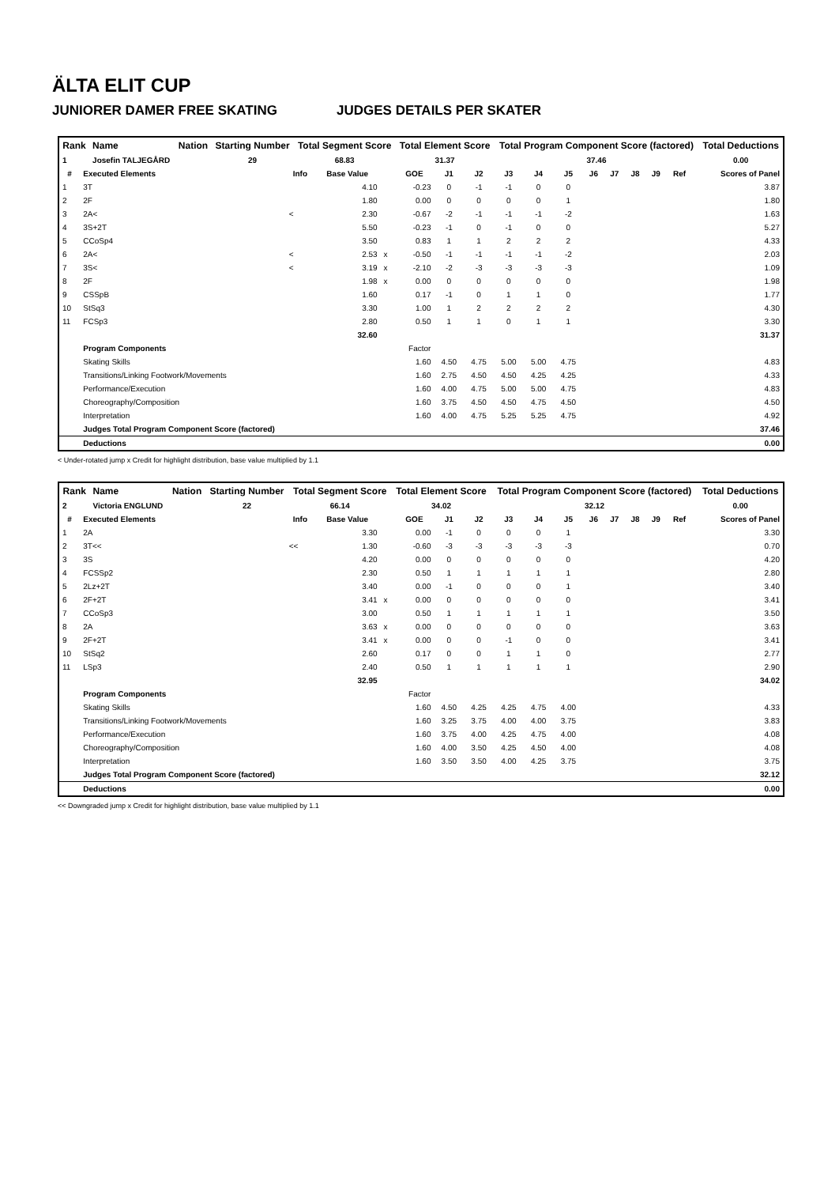ÄLTA ELIT CUP
JUNIORER DAMER FREE SKATING JUDGES DETAILS PER SKATER
| Rank | Name | Nation | Starting Number | Total Segment Score | Total Element Score | Total Program Component Score (factored) | Total Deductions |
| --- | --- | --- | --- | --- | --- | --- | --- |
| 1 | Josefin TALJEGÅRD | | 29 | 68.83 | 31.37 | 37.46 | 0.00 |
| # | Executed Elements | Info | Base Value | | GOE | J1 | J2 | J3 | J4 | J5 | J6 | J7 | J8 | J9 | Ref | Scores of Panel |
| --- | --- | --- | --- | --- | --- | --- | --- | --- | --- | --- | --- | --- | --- | --- | --- | --- |
| 1 | 3T | | 4.10 | | -0.23 | 0 | -1 | -1 | 0 | 0 | | | | | | 3.87 |
| 2 | 2F | | 1.80 | | 0.00 | 0 | 0 | 0 | 0 | 1 | | | | | | 1.80 |
| 3 | 2A< | < | 2.30 | | -0.67 | -2 | -1 | -1 | -1 | -2 | | | | | | 1.63 |
| 4 | 3S+2T | | 5.50 | | -0.23 | -1 | 0 | -1 | 0 | 0 | | | | | | 5.27 |
| 5 | CCoSp4 | | 3.50 | | 0.83 | 1 | 1 | 2 | 2 | 2 | | | | | | 4.33 |
| 6 | 2A< | < | 2.53 | x | -0.50 | -1 | -1 | -1 | -1 | -2 | | | | | | 2.03 |
| 7 | 3S< | < | 3.19 | x | -2.10 | -2 | -3 | -3 | -3 | -3 | | | | | | 1.09 |
| 8 | 2F | | 1.98 | x | 0.00 | 0 | 0 | 0 | 0 | 0 | | | | | | 1.98 |
| 9 | CSSpB | | 1.60 | | 0.17 | -1 | 0 | 1 | 1 | 0 | | | | | | 1.77 |
| 10 | StSq3 | | 3.30 | | 1.00 | 1 | 2 | 2 | 2 | 2 | | | | | | 4.30 |
| 11 | FCSp3 | | 2.80 | | 0.50 | 1 | 1 | 0 | 1 | 1 | | | | | | 3.30 |
| | | | 32.60 | | | | | | | | | | | | | 31.37 |
| | Program Components | | | | Factor | | | | | | | | | | | |
| | Skating Skills | | | | 1.60 | 4.50 | 4.75 | 5.00 | 5.00 | 4.75 | | | | | | 4.83 |
| | Transitions/Linking Footwork/Movements | | | | 1.60 | 2.75 | 4.50 | 4.50 | 4.25 | 4.25 | | | | | | 4.33 |
| | Performance/Execution | | | | 1.60 | 4.00 | 4.75 | 5.00 | 5.00 | 4.75 | | | | | | 4.83 |
| | Choreography/Composition | | | | 1.60 | 3.75 | 4.50 | 4.50 | 4.75 | 4.50 | | | | | | 4.50 |
| | Interpretation | | | | 1.60 | 4.00 | 4.75 | 5.25 | 5.25 | 4.75 | | | | | | 4.92 |
| | Judges Total Program Component Score (factored) | | | | | | | | | | | | | | | 37.46 |
| | Deductions | | | | | | | | | | | | | | | 0.00 |
< Under-rotated jump x Credit for highlight distribution, base value multiplied by 1.1
| Rank | Name | Nation | Starting Number | Total Segment Score | Total Element Score | Total Program Component Score (factored) | Total Deductions |
| --- | --- | --- | --- | --- | --- | --- | --- |
| 2 | Victoria ENGLUND | | 22 | 66.14 | 34.02 | 32.12 | 0.00 |
| # | Executed Elements | Info | Base Value | | GOE | J1 | J2 | J3 | J4 | J5 | J6 | J7 | J8 | J9 | Ref | Scores of Panel |
| --- | --- | --- | --- | --- | --- | --- | --- | --- | --- | --- | --- | --- | --- | --- | --- | --- |
| 1 | 2A | | 3.30 | | 0.00 | -1 | 0 | 0 | 0 | 1 | | | | | | 3.30 |
| 2 | 3T<< | << | 1.30 | | -0.60 | -3 | -3 | -3 | -3 | -3 | | | | | | 0.70 |
| 3 | 3S | | 4.20 | | 0.00 | 0 | 0 | 0 | 0 | 0 | | | | | | 4.20 |
| 4 | FCSSp2 | | 2.30 | | 0.50 | 1 | 1 | 1 | 1 | 1 | | | | | | 2.80 |
| 5 | 2Lz+2T | | 3.40 | | 0.00 | -1 | 0 | 0 | 0 | 1 | | | | | | 3.40 |
| 6 | 2F+2T | | 3.41 | x | 0.00 | 0 | 0 | 0 | 0 | 0 | | | | | | 3.41 |
| 7 | CCoSp3 | | 3.00 | | 0.50 | 1 | 1 | 1 | 1 | 1 | | | | | | 3.50 |
| 8 | 2A | | 3.63 | x | 0.00 | 0 | 0 | 0 | 0 | 0 | | | | | | 3.63 |
| 9 | 2F+2T | | 3.41 | x | 0.00 | 0 | 0 | -1 | 0 | 0 | | | | | | 3.41 |
| 10 | StSq2 | | 2.60 | | 0.17 | 0 | 0 | 1 | 1 | 0 | | | | | | 2.77 |
| 11 | LSp3 | | 2.40 | | 0.50 | 1 | 1 | 1 | 1 | 1 | | | | | | 2.90 |
| | | | 32.95 | | | | | | | | | | | | | 34.02 |
| | Program Components | | | | Factor | | | | | | | | | | | |
| | Skating Skills | | | | 1.60 | 4.50 | 4.25 | 4.25 | 4.75 | 4.00 | | | | | | 4.33 |
| | Transitions/Linking Footwork/Movements | | | | 1.60 | 3.25 | 3.75 | 4.00 | 4.00 | 3.75 | | | | | | 3.83 |
| | Performance/Execution | | | | 1.60 | 3.75 | 4.00 | 4.25 | 4.75 | 4.00 | | | | | | 4.08 |
| | Choreography/Composition | | | | 1.60 | 4.00 | 3.50 | 4.25 | 4.50 | 4.00 | | | | | | 4.08 |
| | Interpretation | | | | 1.60 | 3.50 | 3.50 | 4.00 | 4.25 | 3.75 | | | | | | 3.75 |
| | Judges Total Program Component Score (factored) | | | | | | | | | | | | | | | 32.12 |
| | Deductions | | | | | | | | | | | | | | | 0.00 |
<< Downgraded jump x Credit for highlight distribution, base value multiplied by 1.1